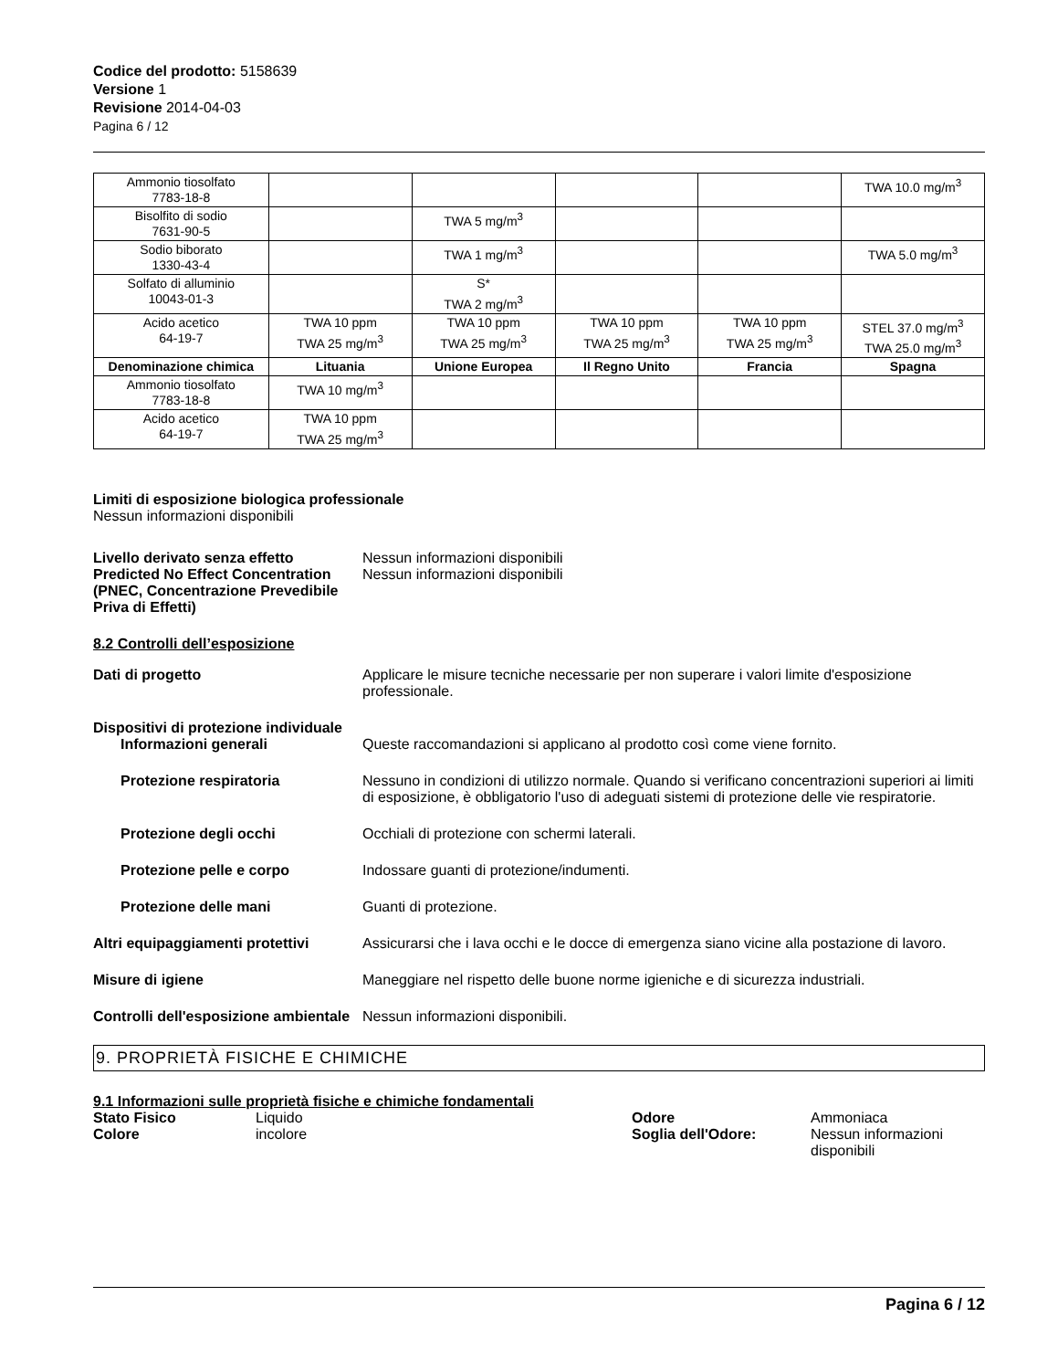Codice del prodotto: 5158639
Versione 1
Revisione 2014-04-03
Pagina 6 / 12
| Ammonio tiosolfato 7783-18-8 | | | | | TWA 10.0 mg/m<sup>3</sup> |
| Bisolfito di sodio 7631-90-5 | | TWA 5 mg/m<sup>3</sup> | | | |
| Sodio biborato 1330-43-4 | | TWA 1 mg/m<sup>3</sup> | | | TWA 5.0 mg/m<sup>3</sup> |
| Solfato di alluminio 10043-01-3 | | S* TWA 2 mg/m<sup>3</sup> | | | |
| Acido acetico 64-19-7 | TWA 10 ppm TWA 25 mg/m<sup>3</sup> | TWA 10 ppm TWA 25 mg/m<sup>3</sup> | TWA 10 ppm TWA 25 mg/m<sup>3</sup> | TWA 10 ppm TWA 25 mg/m<sup>3</sup> | STEL 37.0 mg/m<sup>3</sup> TWA 25.0 mg/m<sup>3</sup> |
| Denominazione chimica | Lituania | Unione Europea | Il Regno Unito | Francia | Spagna |
| Ammonio tiosolfato 7783-18-8 | TWA 10 mg/m<sup>3</sup> | | | | |
| Acido acetico 64-19-7 | TWA 10 ppm TWA 25 mg/m<sup>3</sup> | | | | |
Limiti di esposizione biologica professionale
Nessun informazioni disponibili
Livello derivato senza effetto
Predicted No Effect Concentration (PNEC, Concentrazione Prevedibile Priva di Effetti)
Nessun informazioni disponibili
Nessun informazioni disponibili
8.2 Controlli dell’esposizione
Dati di progetto Applicare le misure tecniche necessarie per non superare i valori limite d'esposizione professionale.
Dispositivi di protezione individuale
Informazioni generali Queste raccomandazioni si applicano al prodotto così come viene fornito.
Protezione respiratoria Nessuno in condizioni di utilizzo normale. Quando si verificano concentrazioni superiori ai limiti di esposizione, è obbligatorio l'uso di adeguati sistemi di protezione delle vie respiratorie.
Protezione degli occhi Occhiali di protezione con schermi laterali.
Protezione pelle e corpo Indossare guanti di protezione/indumenti.
Protezione delle mani Guanti di protezione.
Altri equipaggiamenti protettivi
Assicurarsi che i lava occhi e le docce di emergenza siano vicine alla postazione di lavoro.
Misure di igiene Maneggiare nel rispetto delle buone norme igieniche e di sicurezza industriali.
Controlli dell'esposizione ambientale
Nessun informazioni disponibili.
9. PROPRIETÀ FISICHE E CHIMICHE
9.1 Informazioni sulle proprietà fisiche e chimiche fondamentali
Stato Fisico Liquido
Colore incolore
Odore Ammoniaca
Soglia dell'Odore: Nessun informazioni disponibili
Pagina 6 / 12